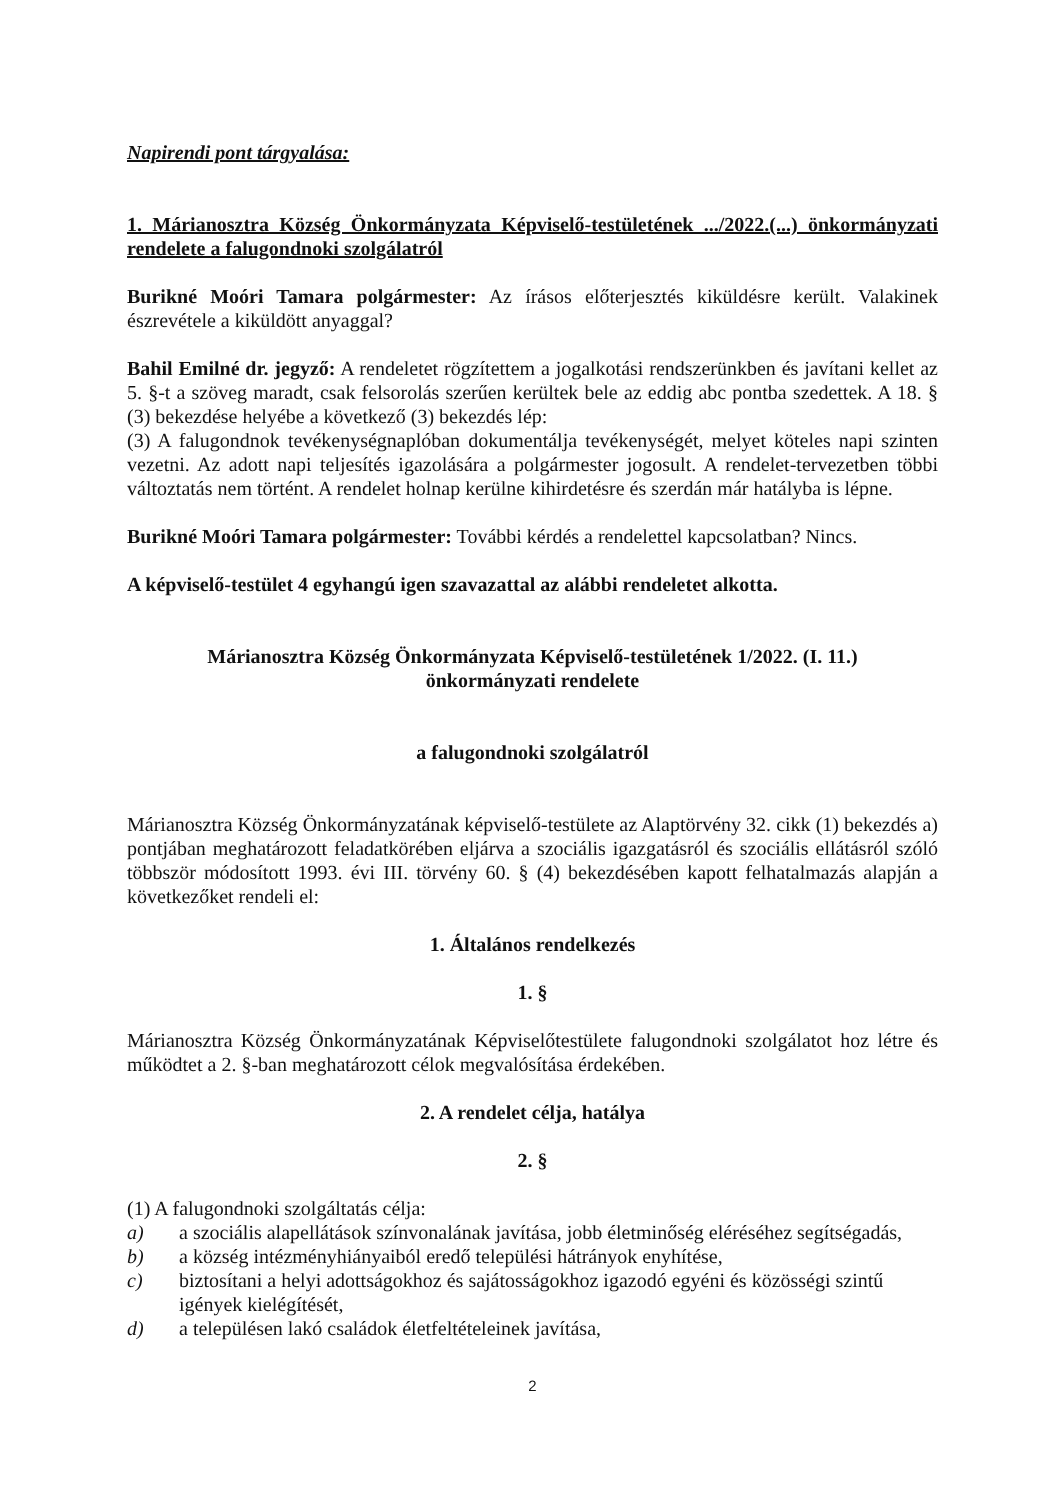Napirendi pont tárgyalása:
1. Márianosztra Község Önkormányzata Képviselő-testületének .../2022.(...) önkormányzati rendelete a falugondnoki szolgálatról
Burikné Moóri Tamara polgármester: Az írásos előterjesztés kiküldésre került. Valakinek észrevétele a kiküldött anyaggal?
Bahil Emilné dr. jegyző: A rendeletet rögzítettem a jogalkotási rendszerünkben és javítani kellet az 5. §-t a szöveg maradt, csak felsorolás szerűen kerültek bele az eddig abc pontba szedettek. A 18. § (3) bekezdése helyébe a következő (3) bekezdés lép:
(3) A falugondnok tevékenységnaplóban dokumentálja tevékenységét, melyet köteles napi szinten vezetni. Az adott napi teljesítés igazolására a polgármester jogosult. A rendelet-tervezetben többi változtatás nem történt. A rendelet holnap kerülne kihirdetésre és szerdán már hatályba is lépne.
Burikné Moóri Tamara polgármester: További kérdés a rendelettel kapcsolatban? Nincs.
A képviselő-testület 4 egyhangú igen szavazattal az alábbi rendeletet alkotta.
Márianosztra Község Önkormányzata Képviselő-testületének 1/2022. (I. 11.)
önkormányzati rendelete
a falugondnoki szolgálatról
Márianosztra Község Önkormányzatának képviselő-testülete az Alaptörvény 32. cikk (1) bekezdés a) pontjában meghatározott feladatkörében eljárva a szociális igazgatásról és szociális ellátásról szóló többször módosított 1993. évi III. törvény 60. § (4) bekezdésében kapott felhatalmazás alapján a következőket rendeli el:
1. Általános rendelkezés
1. §
Márianosztra Község Önkormányzatának Képviselőtestülete falugondnoki szolgálatot hoz létre és működtet a 2. §-ban meghatározott célok megvalósítása érdekében.
2. A rendelet célja, hatálya
2. §
(1) A falugondnoki szolgáltatás célja:
a) a szociális alapellátások színvonalának javítása, jobb életminőség eléréséhez segítségadás,
b) a község intézményhiányaiból eredő települési hátrányok enyhítése,
c) biztosítani a helyi adottságokhoz és sajátosságokhoz igazodó egyéni és közösségi szintű igények kielégítését,
d) a településen lakó családok életfeltételeinek javítása,
2